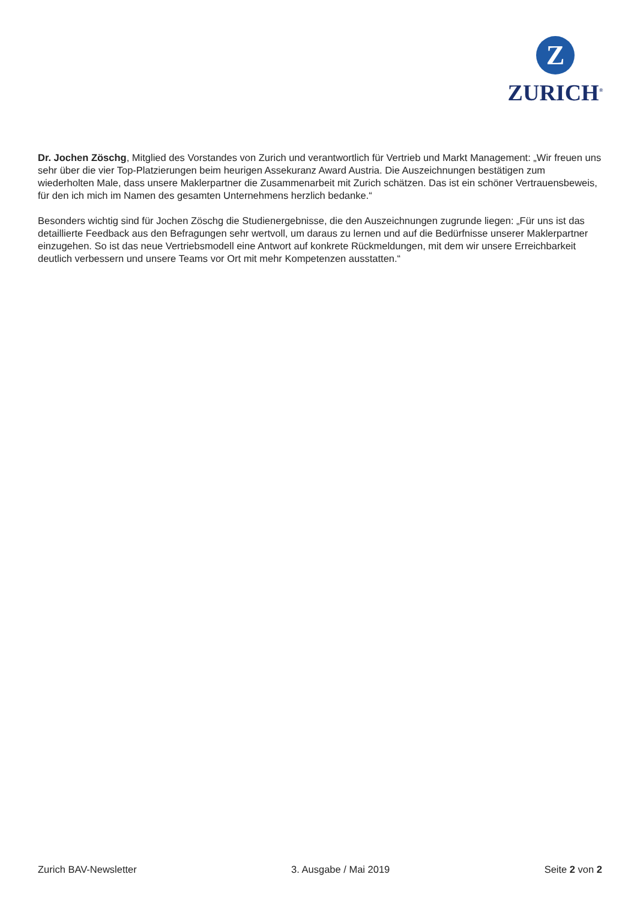Z
ZURICH<sup>®</sup>
Dr. Jochen Zöschg, Mitglied des Vorstandes von Zurich und verantwortlich für Vertrieb und Markt Management: „Wir freuen uns sehr über die vier Top-Platzierungen beim heurigen Assekuranz Award Austria. Die Auszeichnungen bestätigen zum wiederholten Male, dass unsere Maklerpartner die Zusammenarbeit mit Zurich schätzen. Das ist ein schöner Vertrauensbeweis, für den ich mich im Namen des gesamten Unternehmens herzlich bedanke.“
Besonders wichtig sind für Jochen Zöschg die Studienergebnisse, die den Auszeichnungen zugrunde liegen: „Für uns ist das detaillierte Feedback aus den Befragungen sehr wertvoll, um daraus zu lernen und auf die Bedürfnisse unserer Maklerpartner einzugehen. So ist das neue Vertriebsmodell eine Antwort auf konkrete Rückmeldungen, mit dem wir unsere Erreichbarkeit deutlich verbessern und unsere Teams vor Ort mit mehr Kompetenzen ausstatten.“
Zurich BAV-Newsletter 3. Ausgabe / Mai 2019 Seite 2 von 2